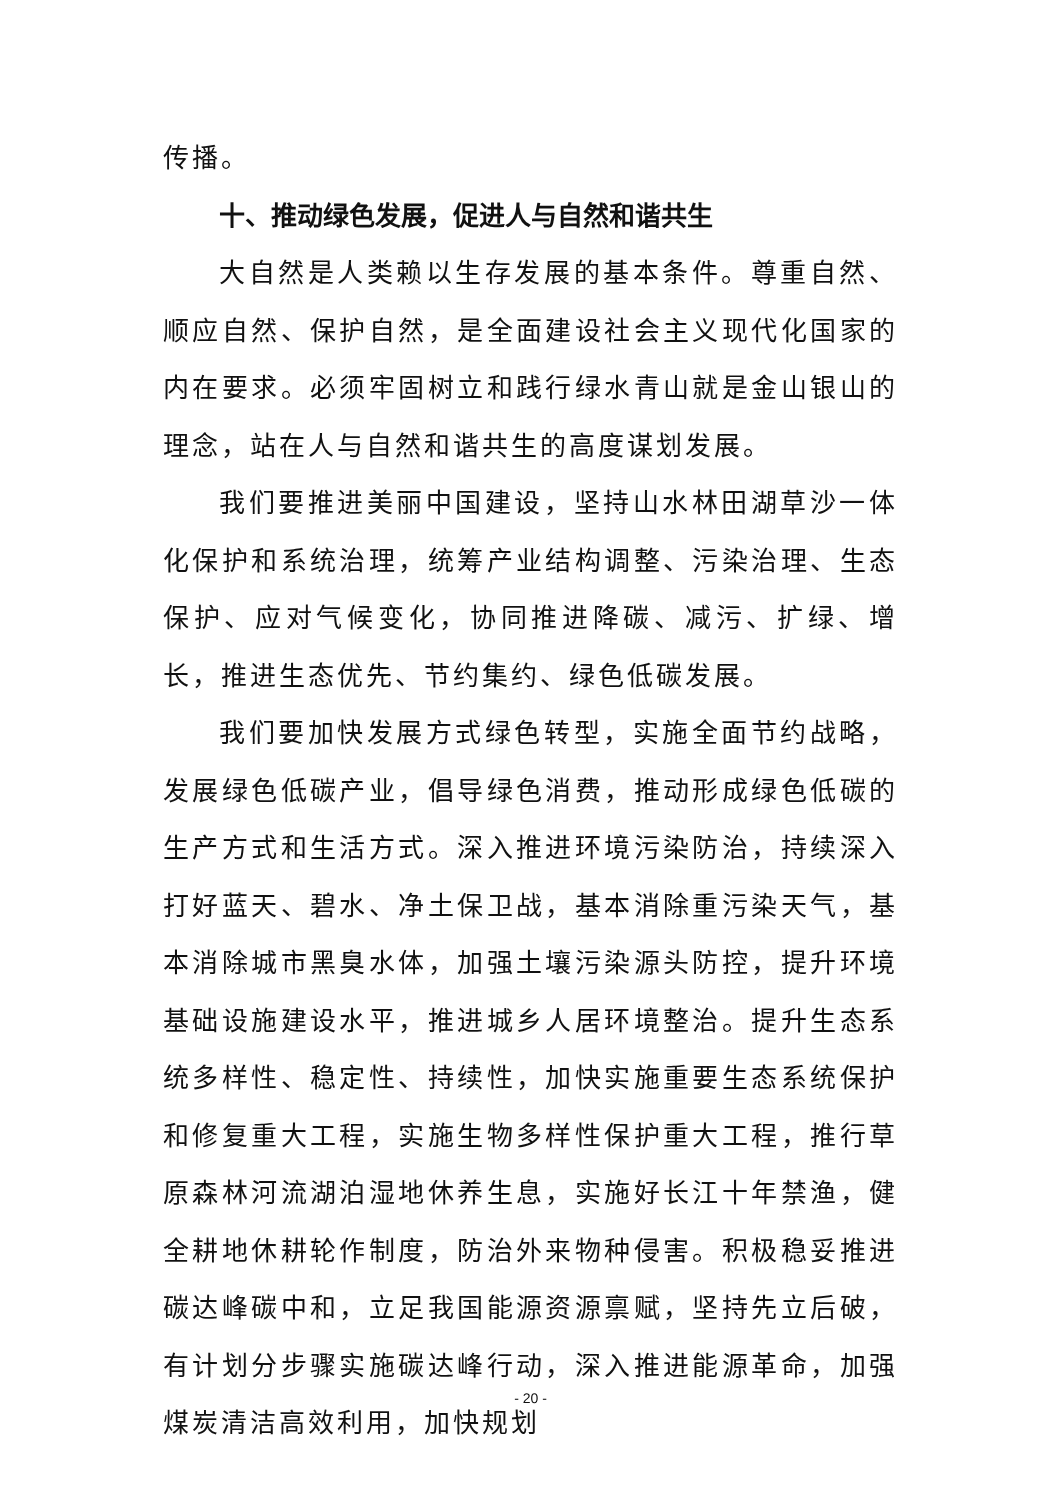传播。
十、推动绿色发展，促进人与自然和谐共生
大自然是人类赖以生存发展的基本条件。尊重自然、顺应自然、保护自然，是全面建设社会主义现代化国家的内在要求。必须牢固树立和践行绿水青山就是金山银山的理念，站在人与自然和谐共生的高度谋划发展。
我们要推进美丽中国建设，坚持山水林田湖草沙一体化保护和系统治理，统筹产业结构调整、污染治理、生态保护、应对气候变化，协同推进降碳、减污、扩绿、增长，推进生态优先、节约集约、绿色低碳发展。
我们要加快发展方式绿色转型，实施全面节约战略，发展绿色低碳产业，倡导绿色消费，推动形成绿色低碳的生产方式和生活方式。深入推进环境污染防治，持续深入打好蓝天、碧水、净土保卫战，基本消除重污染天气，基本消除城市黑臭水体，加强土壤污染源头防控，提升环境基础设施建设水平，推进城乡人居环境整治。提升生态系统多样性、稳定性、持续性，加快实施重要生态系统保护和修复重大工程，实施生物多样性保护重大工程，推行草原森林河流湖泊湿地休养生息，实施好长江十年禁渔，健全耕地休耕轮作制度，防治外来物种侵害。积极稳妥推进碳达峰碳中和，立足我国能源资源禀赋，坚持先立后破，有计划分步骤实施碳达峰行动，深入推进能源革命，加强煤炭清洁高效利用，加快规划
- 20 -